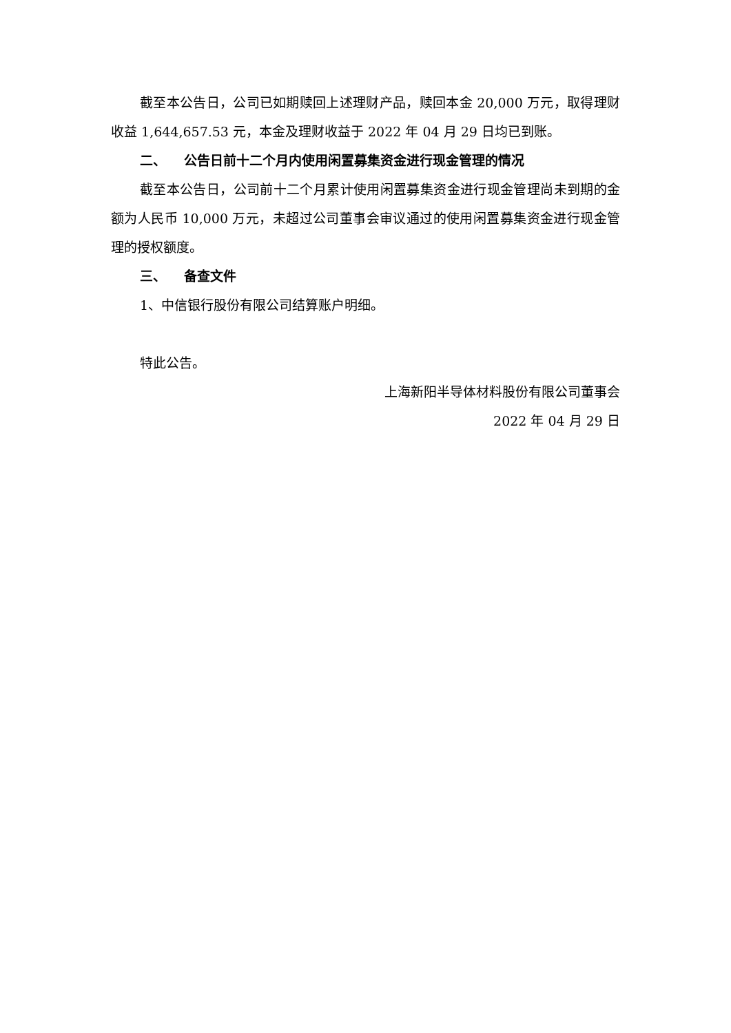截至本公告日，公司已如期赎回上述理财产品，赎回本金 20,000 万元，取得理财收益 1,644,657.53 元，本金及理财收益于 2022 年 04 月 29 日均已到账。
二、 公告日前十二个月内使用闲置募集资金进行现金管理的情况
截至本公告日，公司前十二个月累计使用闲置募集资金进行现金管理尚未到期的金额为人民币 10,000 万元，未超过公司董事会审议通过的使用闲置募集资金进行现金管理的授权额度。
三、 备查文件
1、中信银行股份有限公司结算账户明细。
特此公告。
上海新阳半导体材料股份有限公司董事会
2022 年 04 月 29 日